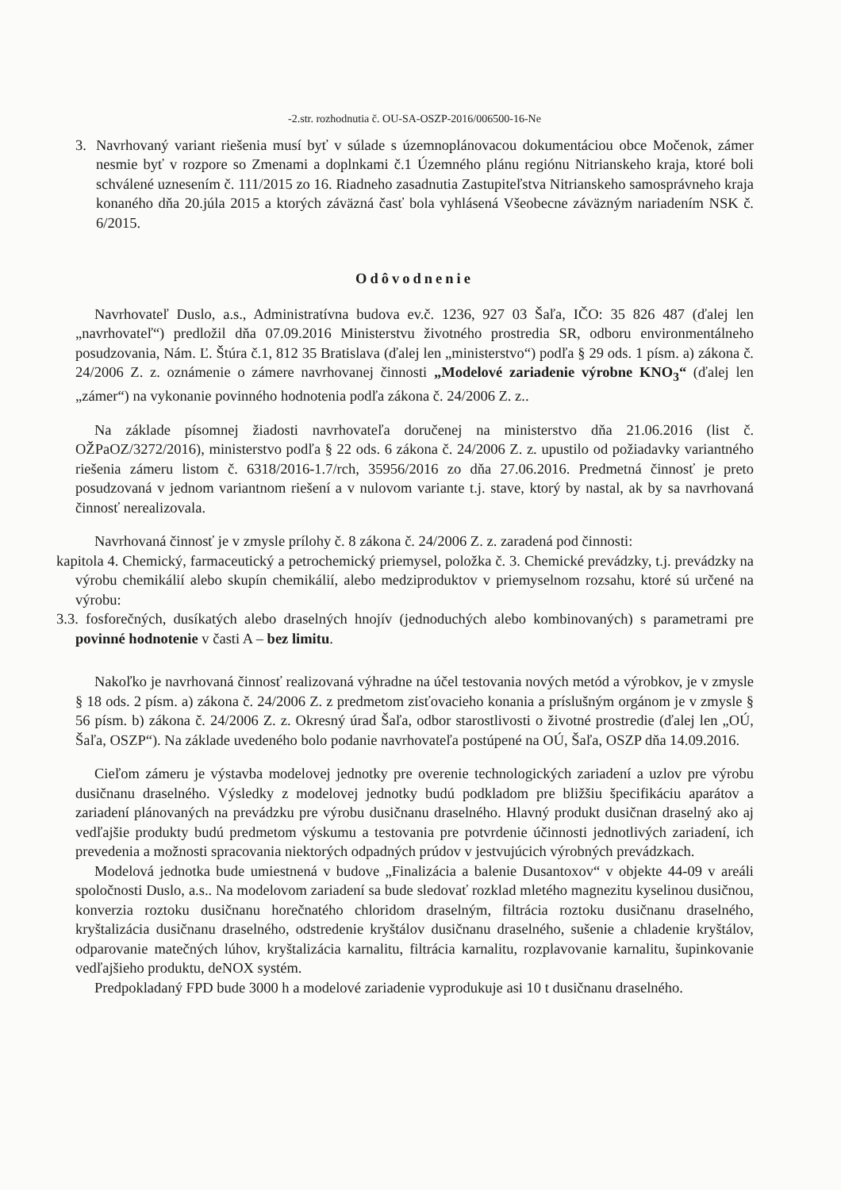-2.str. rozhodnutia č. OU-SA-OSZP-2016/006500-16-Ne
3. Navrhovaný variant riešenia musí byť v súlade s územnoplánovacou dokumentáciou obce Močenok, zámer nesmie byť v rozpore so Zmenami a doplnkami č.1 Územného plánu regiónu Nitrianskeho kraja, ktoré boli schválené uznesením č. 111/2015 zo 16. Riadneho zasadnutia Zastupiteľstva Nitrianskeho samosprávneho kraja konaného dňa 20.júla 2015 a ktorých záväzná časť bola vyhlásená Všeobecne záväzným nariadením NSK č. 6/2015.
Odôvodnenie
Navrhovateľ Duslo, a.s., Administratívna budova ev.č. 1236, 927 03 Šaľa, IČO: 35 826 487 (ďalej len „navrhovateľ“) predložil dňa 07.09.2016 Ministerstvu životného prostredia SR, odboru environmentálneho posudzovania, Nám. Ľ. Štúra č.1, 812 35 Bratislava (ďalej len „ministerstvo“) podľa § 29 ods. 1 písm. a) zákona č. 24/2006 Z. z. oznámenie o zámere navrhovanej činnosti „Modelové zariadenie výrobne KNO<sub>3</sub>“ (ďalej len „zámer“) na vykonanie povinného hodnotenia podľa zákona č. 24/2006 Z. z..
Na základe písomnej žiadosti navrhovateľa doručenej na ministerstvo dňa 21.06.2016 (list č. OŽPaOZ/3272/2016), ministerstvo podľa § 22 ods. 6 zákona č. 24/2006 Z. z. upustilo od požiadavky variantného riešenia zámeru listom č. 6318/2016-1.7/rch, 35956/2016 zo dňa 27.06.2016. Predmetná činnosť je preto posudzovaná v jednom variantnom riešení a v nulovom variante t.j. stave, ktorý by nastal, ak by sa navrhovaná činnosť nerealizovala.
Navrhovaná činnosť je v zmysle prílohy č. 8 zákona č. 24/2006 Z. z. zaradená pod činnosti:
kapitola 4. Chemický, farmaceutický a petrochemický priemysel, položka č. 3. Chemické prevádzky, t.j. prevádzky na výrobu chemikálií alebo skupín chemikálií, alebo medziproduktov v priemyselnom rozsahu, ktoré sú určené na výrobu:
3.3. fosforečných, dusíkatých alebo draselných hnojív (jednoduchých alebo kombinovaných) s parametrami pre povinné hodnotenie v časti A – bez limitu.
Nakoľko je navrhovaná činnosť realizovaná výhradne na účel testovania nových metód a výrobkov, je v zmysle § 18 ods. 2 písm. a) zákona č. 24/2006 Z. z predmetom zisťovacieho konania a príslušným orgánom je v zmysle § 56 písm. b) zákona č. 24/2006 Z. z. Okresný úrad Šaľa, odbor starostlivosti o životné prostredie (ďalej len „OÚ, Šaľa, OSZP“). Na základe uvedeného bolo podanie navrhovateľa postúpené na OÚ, Šaľa, OSZP dňa 14.09.2016.
Cieľom zámeru je výstavba modelovej jednotky pre overenie technologických zariadení a uzlov pre výrobu dusičnanu draselného. Výsledky z modelovej jednotky budú podkladom pre bližšiu špecifikáciu aparátov a zariadení plánovaných na prevádzku pre výrobu dusičnanu draselného. Hlavný produkt dusičnan draselný ako aj vedľajšie produkty budú predmetom výskumu a testovania pre potvrdenie účinnosti jednotlivých zariadení, ich prevedenia a možnosti spracovania niektorých odpadných prúdov v jestvujúcich výrobných prevádzkach.
Modelová jednotka bude umiestnená v budove „Finalizácia a balenie Dusantoxov“ v objekte 44-09 v areáli spoločnosti Duslo, a.s.. Na modelovom zariadení sa bude sledovať rozklad mletého magnezitu kyselinou dusičnou, konverzia roztoku dusičnanu horečnatého chloridom draselným, filtrácia roztoku dusičnanu draselného, kryštalizácia dusičnanu draselného, odstredenie kryštálov dusičnanu draselného, sušenie a chladenie kryštálov, odparovanie matečných lúhov, kryštalizácia karnalitu, filtrácia karnalitu, rozplavovanie karnalitu, šupinkovanie vedľajšieho produktu, deNOX systém.
Predpokladaný FPD bude 3000 h a modelové zariadenie vyprodukuje asi 10 t dusičnanu draselného.